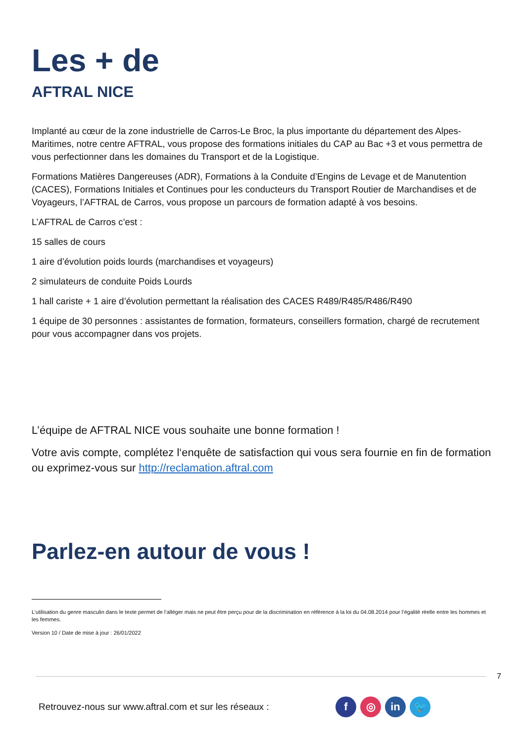Les + de
AFTRAL NICE
Implanté au cœur de la zone industrielle de Carros-Le Broc, la plus importante du département des Alpes-Maritimes, notre centre AFTRAL, vous propose des formations initiales du CAP au Bac +3 et vous permettra de vous perfectionner dans les domaines du Transport et de la Logistique.
Formations Matières Dangereuses (ADR), Formations à la Conduite d’Engins de Levage et de Manutention (CACES), Formations Initiales et Continues pour les conducteurs du Transport Routier de Marchandises et de Voyageurs, l’AFTRAL de Carros, vous propose un parcours de formation adapté à vos besoins.
L’AFTRAL de Carros c’est :
15 salles de cours
1 aire d’évolution poids lourds (marchandises et voyageurs)
2 simulateurs de conduite Poids Lourds
1 hall cariste + 1 aire d’évolution permettant la réalisation des CACES R489/R485/R486/R490
1 équipe de 30 personnes : assistantes de formation, formateurs, conseillers formation, chargé de recrutement pour vous accompagner dans vos projets.
L’équipe de AFTRAL NICE vous souhaite une bonne formation !
Votre avis compte, complétez l‘enquête de satisfaction qui vous sera fournie en fin de formation ou exprimez-vous sur http://reclamation.aftral.com
Parlez-en autour de vous !
L’utilisation du genre masculin dans le texte permet de l’alléger mais ne peut être perçu pour de la discrimination en référence à la loi du 04.08.2014 pour l’égalité réelle entre les hommes et les femmes.
Version 10 / Date de mise à jour : 26/01/2022
7
Retrouvez-nous sur www.aftral.com et sur les réseaux :
f ◎ in 🐦